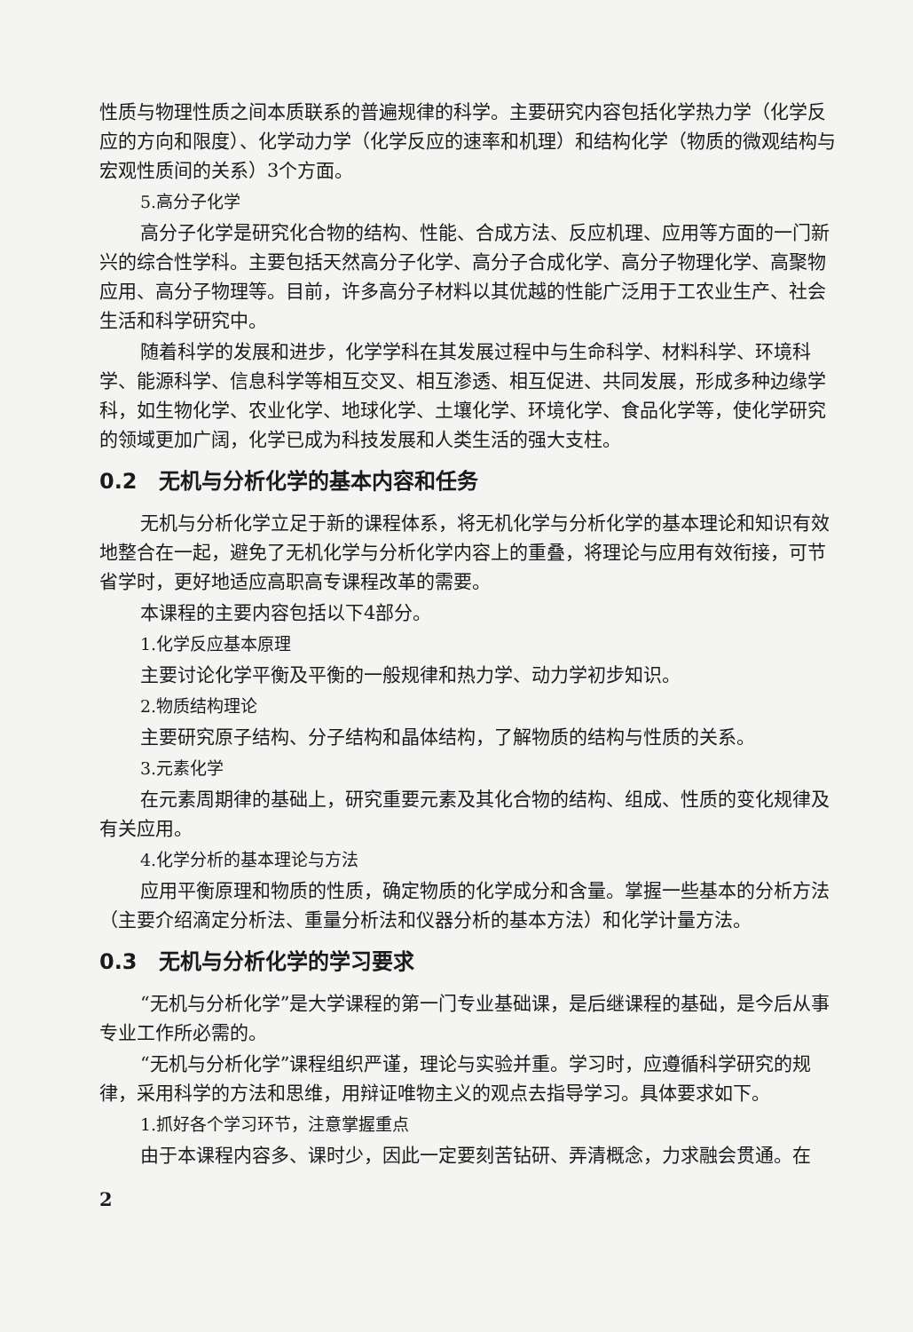性质与物理性质之间本质联系的普遍规律的科学。主要研究内容包括化学热力学（化学反应的方向和限度）、化学动力学（化学反应的速率和机理）和结构化学（物质的微观结构与宏观性质间的关系）3个方面。
5.高分子化学
高分子化学是研究化合物的结构、性能、合成方法、反应机理、应用等方面的一门新兴的综合性学科。主要包括天然高分子化学、高分子合成化学、高分子物理化学、高聚物应用、高分子物理等。目前，许多高分子材料以其优越的性能广泛用于工农业生产、社会生活和科学研究中。
随着科学的发展和进步，化学学科在其发展过程中与生命科学、材料科学、环境科学、能源科学、信息科学等相互交叉、相互渗透、相互促进、共同发展，形成多种边缘学科，如生物化学、农业化学、地球化学、土壤化学、环境化学、食品化学等，使化学研究的领域更加广阔，化学已成为科技发展和人类生活的强大支柱。
0.2　无机与分析化学的基本内容和任务
无机与分析化学立足于新的课程体系，将无机化学与分析化学的基本理论和知识有效地整合在一起，避免了无机化学与分析化学内容上的重叠，将理论与应用有效衔接，可节省学时，更好地适应高职高专课程改革的需要。
本课程的主要内容包括以下4部分。
1.化学反应基本原理
主要讨论化学平衡及平衡的一般规律和热力学、动力学初步知识。
2.物质结构理论
主要研究原子结构、分子结构和晶体结构，了解物质的结构与性质的关系。
3.元素化学
在元素周期律的基础上，研究重要元素及其化合物的结构、组成、性质的变化规律及有关应用。
4.化学分析的基本理论与方法
应用平衡原理和物质的性质，确定物质的化学成分和含量。掌握一些基本的分析方法（主要介绍滴定分析法、重量分析法和仪器分析的基本方法）和化学计量方法。
0.3　无机与分析化学的学习要求
“无机与分析化学”是大学课程的第一门专业基础课，是后继课程的基础，是今后从事专业工作所必需的。
“无机与分析化学”课程组织严谨，理论与实验并重。学习时，应遵循科学研究的规律，采用科学的方法和思维，用辩证唯物主义的观点去指导学习。具体要求如下。
1.抓好各个学习环节，注意掌握重点
由于本课程内容多、课时少，因此一定要刻苦钻研、弄清概念，力求融会贯通。在
2